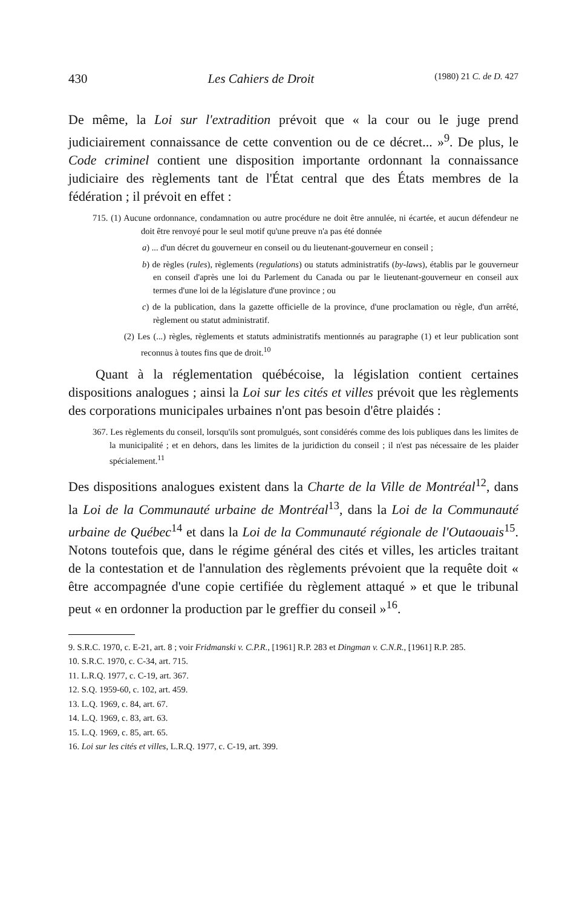430 Les Cahiers de Droit (1980) 21 C. de D. 427
De même, la Loi sur l'extradition prévoit que « la cour ou le juge prend judiciairement connaissance de cette convention ou de ce décret... »<sup>9</sup>. De plus, le Code criminel contient une disposition importante ordonnant la connaissance judiciaire des règlements tant de l'État central que des États membres de la fédération ; il prévoit en effet :
715. (1) Aucune ordonnance, condamnation ou autre procédure ne doit être annulée, ni écartée, et aucun défendeur ne doit être renvoyé pour le seul motif qu'une preuve n'a pas été donnée
a) ... d'un décret du gouverneur en conseil ou du lieutenant-gouverneur en conseil ;
b) de règles (rules), règlements (regulations) ou statuts administratifs (by-laws), établis par le gouverneur en conseil d'après une loi du Parlement du Canada ou par le lieutenant-gouverneur en conseil aux termes d'une loi de la législature d'une province ; ou
c) de la publication, dans la gazette officielle de la province, d'une proclamation ou règle, d'un arrêté, règlement ou statut administratif.
(2) Les (...) règles, règlements et statuts administratifs mentionnés au paragraphe (1) et leur publication sont reconnus à toutes fins que de droit.<sup>10</sup>
Quant à la réglementation québécoise, la législation contient certaines dispositions analogues ; ainsi la Loi sur les cités et villes prévoit que les règlements des corporations municipales urbaines n'ont pas besoin d'être plaidés :
367. Les règlements du conseil, lorsqu'ils sont promulgués, sont considérés comme des lois publiques dans les limites de la municipalité ; et en dehors, dans les limites de la juridiction du conseil ; il n'est pas nécessaire de les plaider spécialement.<sup>11</sup>
Des dispositions analogues existent dans la Charte de la Ville de Montréal<sup>12</sup>, dans la Loi de la Communauté urbaine de Montréal<sup>13</sup>, dans la Loi de la Communauté urbaine de Québec<sup>14</sup> et dans la Loi de la Communauté régionale de l'Outaouais<sup>15</sup>. Notons toutefois que, dans le régime général des cités et villes, les articles traitant de la contestation et de l'annulation des règlements prévoient que la requête doit « être accompagnée d'une copie certifiée du règlement attaqué » et que le tribunal peut « en ordonner la production par le greffier du conseil »<sup>16</sup>.
9. S.R.C. 1970, c. E-21, art. 8 ; voir Fridmanski v. C.P.R., [1961] R.P. 283 et Dingman v. C.N.R., [1961] R.P. 285.
10. S.R.C. 1970, c. C-34, art. 715.
11. L.R.Q. 1977, c. C-19, art. 367.
12. S.Q. 1959-60, c. 102, art. 459.
13. L.Q. 1969, c. 84, art. 67.
14. L.Q. 1969, c. 83, art. 63.
15. L.Q. 1969, c. 85, art. 65.
16. Loi sur les cités et villes, L.R.Q. 1977, c. C-19, art. 399.